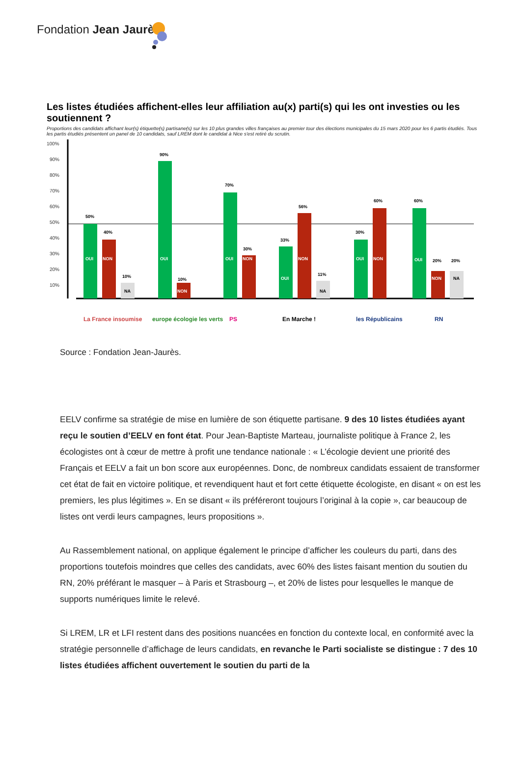Fondation Jean Jaurès
Les listes étudiées affichent-elles leur affiliation au(x) parti(s) qui les ont investies ou les soutiennent ?
Proportions des candidats affichant leur(s) étiquette(s) partisane(s) sur les 10 plus grandes villes françaises au premier tour des élections municipales du 15 mars 2020 pour les 6 partis étudiés. Tous les partis étudiés présentent un panel de 10 candidats, sauf LREM dont le candidat à Nice s'est retiré du scrutin.
100%
90%
80%
70%
60%
50%
40%
30%
20%
10%
50%
OUI
40%
NON
10%
NA
90%
OUI
10%
NON
70%
OUI
30%
NON
33%
OUI
56%
NON
11%
NA
30%
OUI
60%
NON
60%
OUI
20%
NON
20%
NA
La France insoumise
europe écologie les verts
PS
En Marche !
les Républicains
RN
Source : Fondation Jean-Jaurès.
EELV confirme sa stratégie de mise en lumière de son étiquette partisane. 9 des 10 listes étudiées ayant reçu le soutien d’EELV en font état. Pour Jean-Baptiste Marteau, journaliste politique à France 2, les écologistes ont à cœur de mettre à profit une tendance nationale : « L’écologie devient une priorité des Français et EELV a fait un bon score aux européennes. Donc, de nombreux candidats essaient de transformer cet état de fait en victoire politique, et revendiquent haut et fort cette étiquette écologiste, en disant « on est les premiers, les plus légitimes ». En se disant « ils préféreront toujours l’original à la copie », car beaucoup de listes ont verdi leurs campagnes, leurs propositions ».
Au Rassemblement national, on applique également le principe d’afficher les couleurs du parti, dans des proportions toutefois moindres que celles des candidats, avec 60% des listes faisant mention du soutien du RN, 20% préférant le masquer – à Paris et Strasbourg –, et 20% de listes pour lesquelles le manque de supports numériques limite le relevé.
Si LREM, LR et LFI restent dans des positions nuancées en fonction du contexte local, en conformité avec la stratégie personnelle d’affichage de leurs candidats, en revanche le Parti socialiste se distingue : 7 des 10 listes étudiées affichent ouvertement le soutien du parti de la